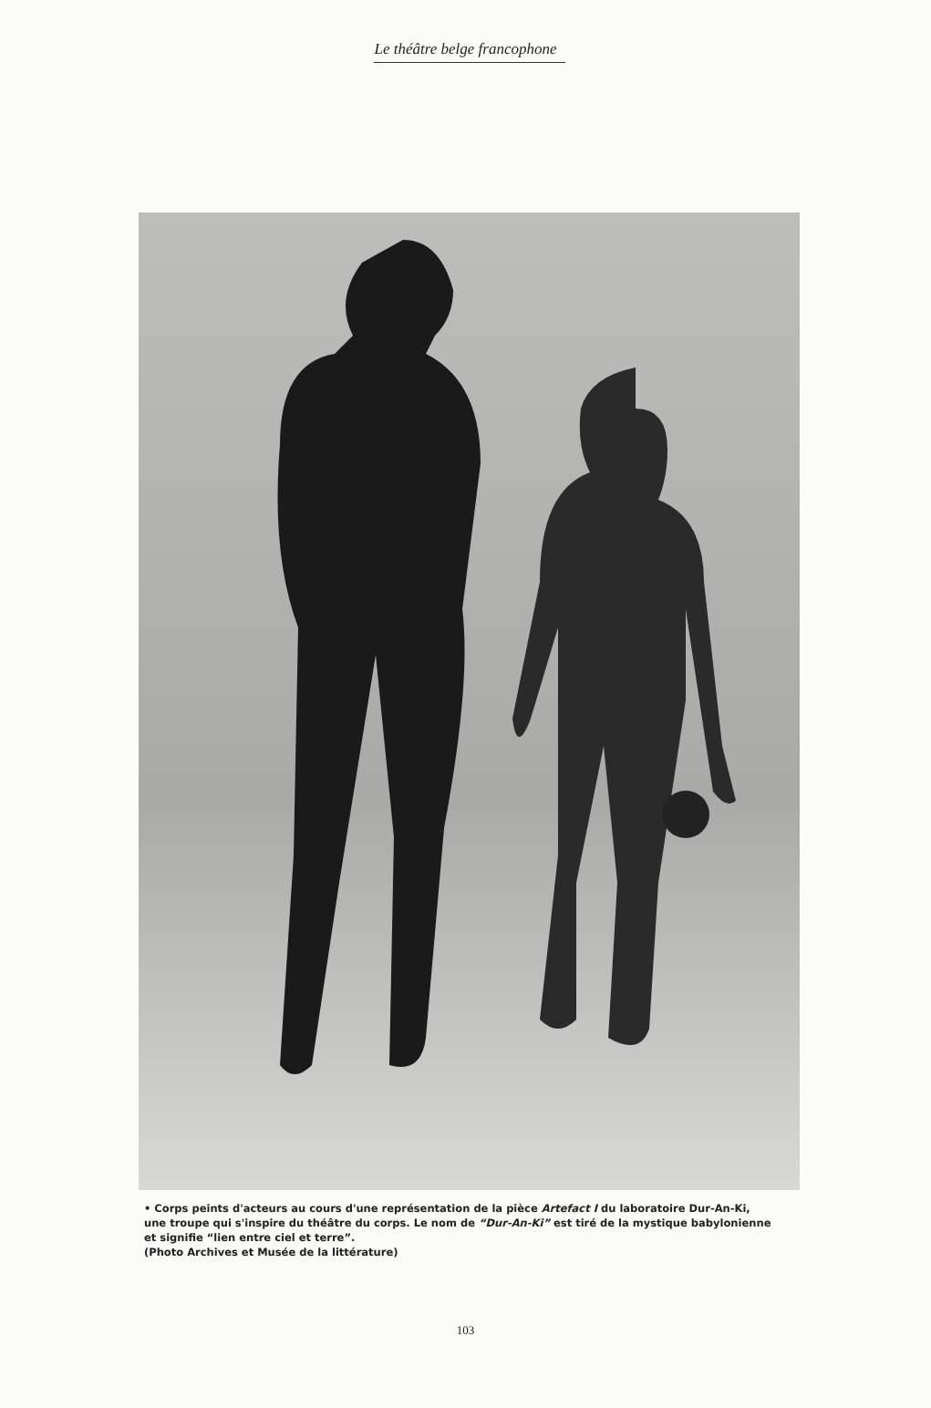Le théâtre belge francophone
• Corps peints d'acteurs au cours d'une représentation de la pièce Artefact I du laboratoire Dur-An-Ki, une troupe qui s'inspire du théâtre du corps. Le nom de “Dur-An-Ki” est tiré de la mystique babylonienne et signifie “lien entre ciel et terre”.
(Photo Archives et Musée de la littérature)
103